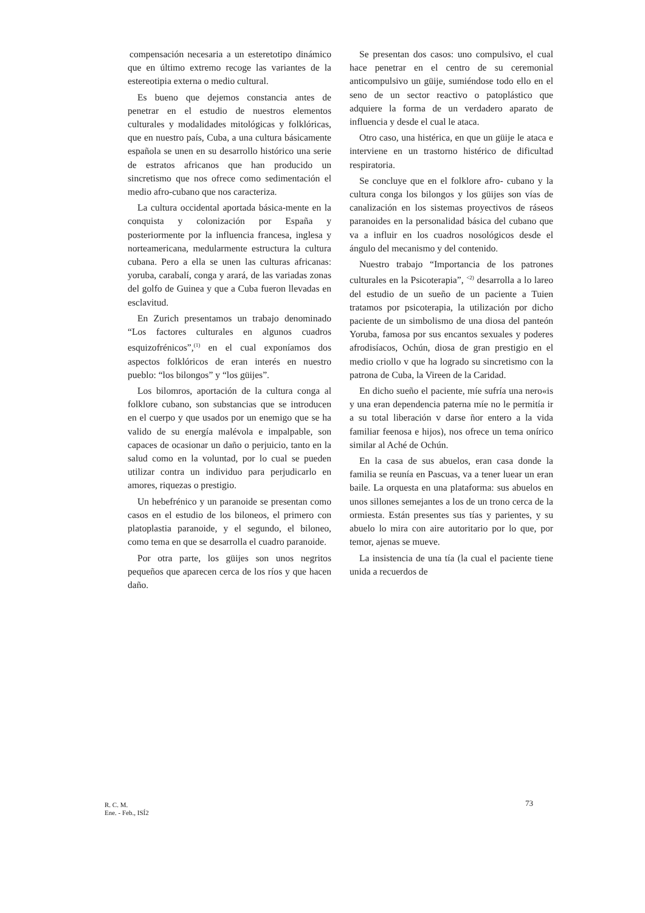compensación necesaria a un esteretotipo dinámico que en último extremo recoge las variantes de la estereotipia externa o medio cultural.
Es bueno que dejemos constancia antes de penetrar en el estudio de nuestros elementos culturales y modalidades mitológicas y folklóricas, que en nuestro país, Cuba, a una cultura básicamente española se unen en su desarrollo histórico una serie de estratos africanos que han producido un sincretismo que nos ofrece como sedimentación el medio afro-cubano que nos caracteriza.
La cultura occidental aportada básica-mente en la conquista y colonización por España y posteriormente por la influencia francesa, inglesa y norteamericana, medularmente estructura la cultura cubana. Pero a ella se unen las culturas africanas: yoruba, carabalí, conga y arará, de las variadas zonas del golfo de Guinea y que a Cuba fueron llevadas en esclavitud.
En Zurich presentamos un trabajo denominado “Los factores culturales en algunos cuadros esquizofrénicos”,<sup>(1)</sup> en el cual exponíamos dos aspectos folklóricos de eran interés en nuestro pueblo: “los bilongos” y “los güijes”.
Los bilomros, aportación de la cultura conga al folklore cubano, son substancias que se introducen en el cuerpo y que usados por un enemigo que se ha valido de su energía malévola e impalpable, son capaces de ocasionar un daño o perjuicio, tanto en la salud como en la voluntad, por lo cual se pueden utilizar contra un individuo para perjudicarlo en amores, riquezas o prestigio.
Un hebefrénico y un paranoide se presentan como casos en el estudio de los biloneos, el primero con platoplastia paranoide, y el segundo, el biloneo, como tema en que se desarrolla el cuadro paranoide.
Por otra parte, los güijes son unos negritos pequeños que aparecen cerca de los ríos y que hacen daño.
Se presentan dos casos: uno compulsivo, el cual hace penetrar en el centro de su ceremonial anticompulsivo un güije, sumiéndose todo ello en el seno de un sector reactivo o patoplástico que adquiere la forma de un verdadero aparato de influencia y desde el cual le ataca.
Otro caso, una histérica, en que un güije le ataca e interviene en un trastorno histérico de dificultad respiratoria.
Se concluye que en el folklore afro- cubano y la cultura conga los bilongos y los güijes son vías de canalización en los sistemas proyectivos de ráseos paranoides en la personalidad básica del cubano que va a influir en los cuadros nosológicos desde el ángulo del mecanismo y del contenido.
Nuestro trabajo “Importancia de los patrones culturales en la Psicoterapia”, <sup><2)</sup> desarrolla a lo lareo del estudio de un sueño de un paciente a Tuien tratamos por psicoterapia, la utilización por dicho paciente de un simbolismo de una diosa del panteón Yoruba, famosa por sus encantos sexuales y poderes afrodisíacos, Ochún, diosa de gran prestigio en el medio criollo v que ha logrado su sincretismo con la patrona de Cuba, la Vireen de la Caridad.
En dicho sueño el paciente, míe sufría una nero«is y una eran dependencia paterna míe no le permitía ir a su total liberación v darse ñor entero a la vida familiar feenosa e hijos), nos ofrece un tema onírico similar al Aché de Ochún.
En la casa de sus abuelos, eran casa donde la familia se reunía en Pascuas, va a tener luear un eran baile. La orquesta en una plataforma: sus abuelos en unos sillones semejantes a los de un trono cerca de la ormiesta. Están presentes sus tías y parientes, y su abuelo lo mira con aire autoritario por lo que, por temor, ajenas se mueve.
La insistencia de una tía (la cual el paciente tiene unida a recuerdos de
R. C. M.
Ene. - Feb., ISÍ2
73